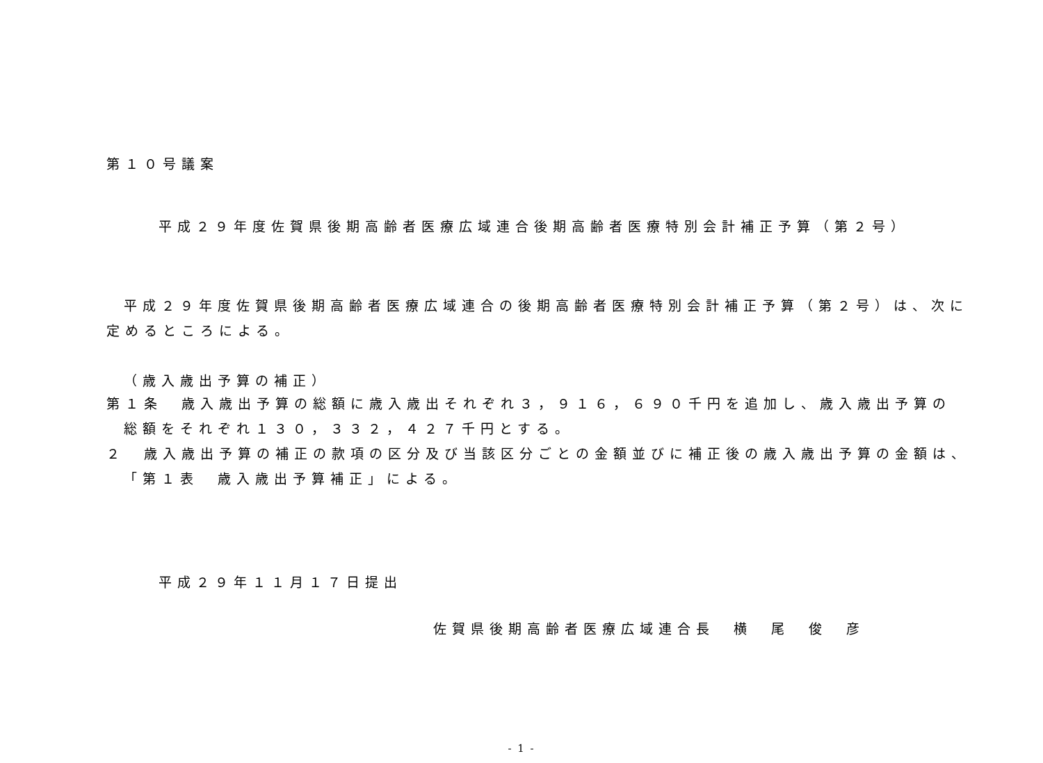第１０号議案
平成２９年度佐賀県後期高齢者医療広域連合後期高齢者医療特別会計補正予算（第２号）
平成２９年度佐賀県後期高齢者医療広域連合の後期高齢者医療特別会計補正予算（第２号）は、次に
定めるところによる。
（歳入歳出予算の補正）
第１条　歳入歳出予算の総額に歳入歳出それぞれ３，９１６，６９０千円を追加し、歳入歳出予算の
総額をそれぞれ１３０，３３２，４２７千円とする。
２　歳入歳出予算の補正の款項の区分及び当該区分ごとの金額並びに補正後の歳入歳出予算の金額は、
「第１表　歳入歳出予算補正」による。
平成２９年１１月１７日提出
佐賀県後期高齢者医療広域連合長　横　尾　俊　彦
- 1 -